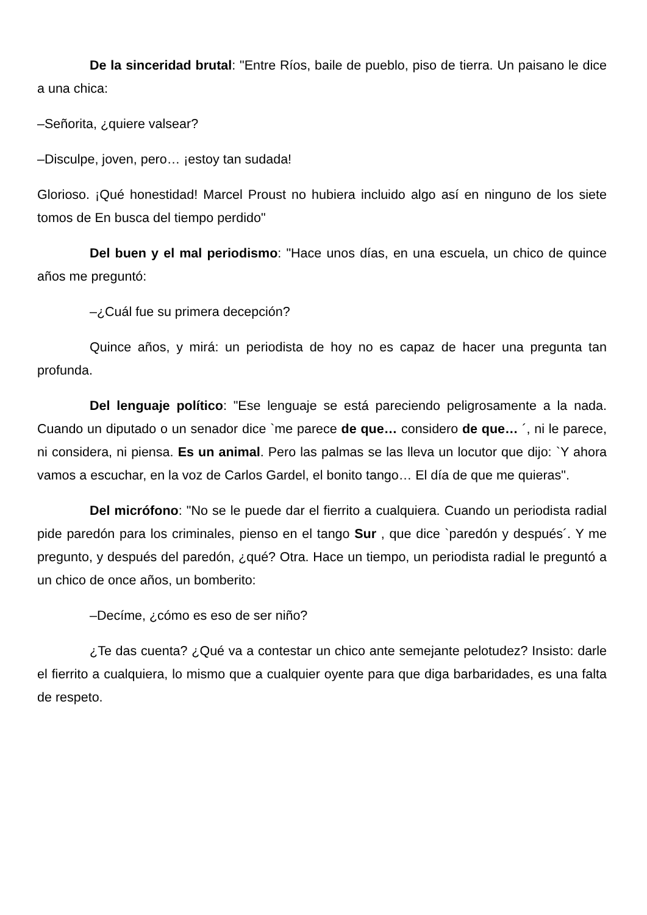De la sinceridad brutal: "Entre Ríos, baile de pueblo, piso de tierra. Un paisano le dice a una chica:
–Señorita, ¿quiere valsear?
–Disculpe, joven, pero… ¡estoy tan sudada!
Glorioso. ¡Qué honestidad! Marcel Proust no hubiera incluido algo así en ninguno de los siete tomos de En busca del tiempo perdido"
Del buen y el mal periodismo: "Hace unos días, en una escuela, un chico de quince años me preguntó:
–¿Cuál fue su primera decepción?
Quince años, y mirá: un periodista de hoy no es capaz de hacer una pregunta tan profunda.
Del lenguaje político: "Ese lenguaje se está pareciendo peligrosamente a la nada. Cuando un diputado o un senador dice `me parece de que… considero de que… ´, ni le parece, ni considera, ni piensa. Es un animal. Pero las palmas se las lleva un locutor que dijo: `Y ahora vamos a escuchar, en la voz de Carlos Gardel, el bonito tango… El día de que me quieras".
Del micrófono: "No se le puede dar el fierrito a cualquiera. Cuando un periodista radial pide paredón para los criminales, pienso en el tango Sur , que dice `paredón y después´. Y me pregunto, y después del paredón, ¿qué? Otra. Hace un tiempo, un periodista radial le preguntó a un chico de once años, un bomberito:
–Decíme, ¿cómo es eso de ser niño?
¿Te das cuenta? ¿Qué va a contestar un chico ante semejante pelotudez? Insisto: darle el fierrito a cualquiera, lo mismo que a cualquier oyente para que diga barbaridades, es una falta de respeto.